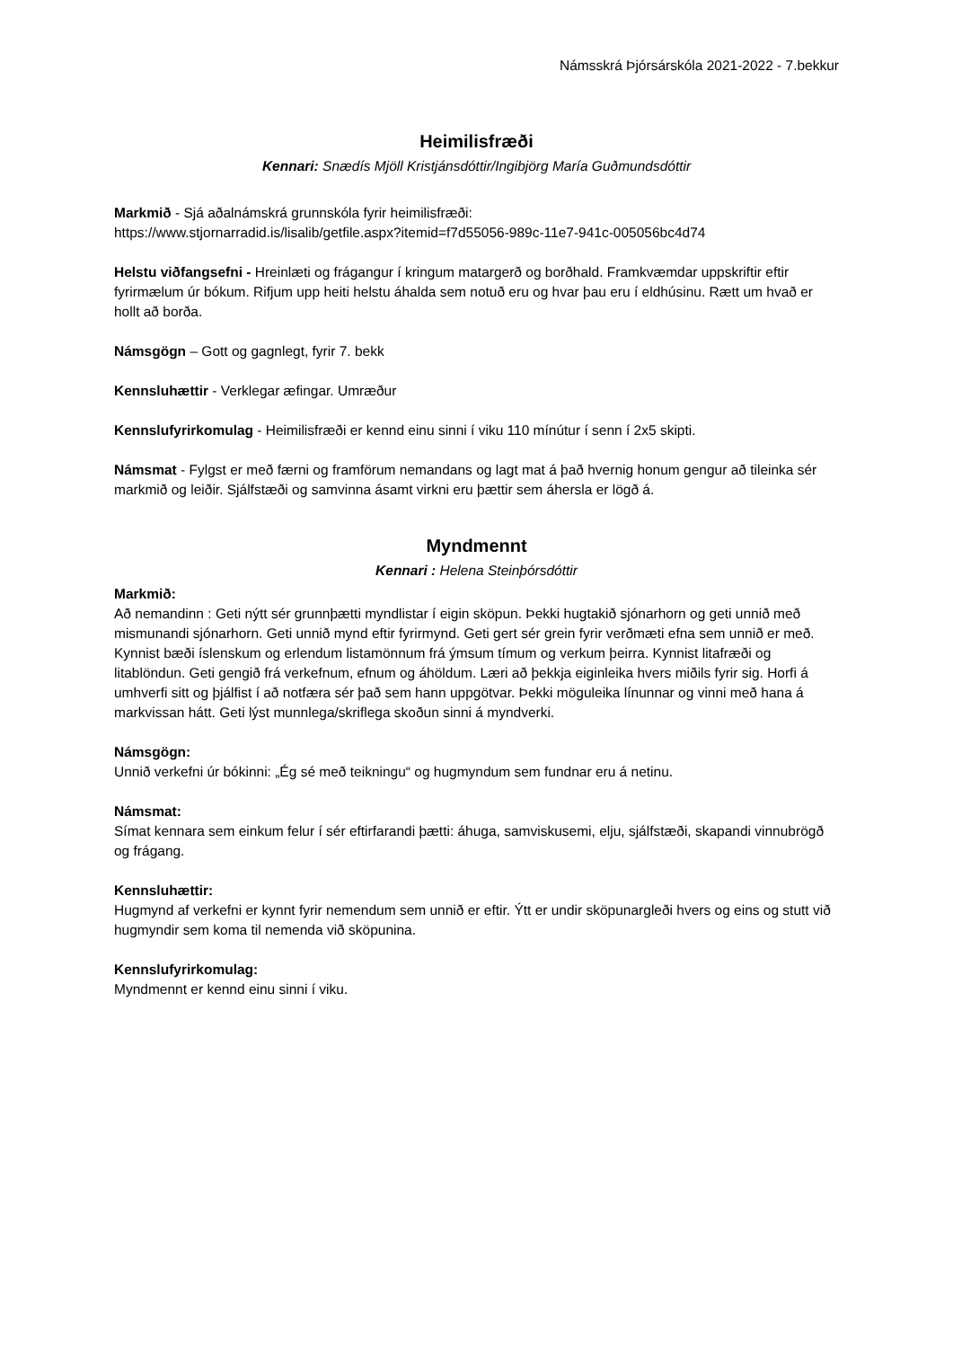Námsskrá Þjórsárskóla 2021-2022 - 7.bekkur
Heimilisfræði
Kennari: Snædís Mjöll Kristjánsdóttir/Ingibjörg María Guðmundsdóttir
Markmið - Sjá aðalnámskrá grunnskóla fyrir heimilisfræði:
https://www.stjornarradid.is/lisalib/getfile.aspx?itemid=f7d55056-989c-11e7-941c-005056bc4d74
Helstu viðfangsefni - Hreinlæti og frágangur í kringum matargerð og borðhald. Framkvæmdar uppskriftir eftir fyrirmælum úr bókum. Rifjum upp heiti helstu áhalda sem notuð eru og hvar þau eru í eldhúsinu. Rætt um hvað er hollt að borða.
Námsgögn – Gott og gagnlegt, fyrir 7. bekk
Kennsluhættir - Verklegar æfingar. Umræður
Kennslufyrirkomulag - Heimilisfræði er kennd einu sinni í viku 110 mínútur í senn í 2x5 skipti.
Námsmat - Fylgst er með færni og framförum nemandans og lagt mat á það hvernig honum gengur að tileinka sér markmið og leiðir. Sjálfstæði og samvinna ásamt virkni eru þættir sem áhersla er lögð á.
Myndmennt
Kennari : Helena Steinþórsdóttir
Markmið:
Að nemandinn : Geti nýtt sér grunnþætti myndlistar í eigin sköpun. Þekki hugtakið sjónarhorn og geti unnið með mismunandi sjónarhorn. Geti unnið mynd eftir fyrirmynd. Geti gert sér grein fyrir verðmæti efna sem unnið er með. Kynnist bæði íslenskum og erlendum listamönnum frá ýmsum tímum og verkum þeirra. Kynnist litafræði og litablöndun. Geti gengið frá verkefnum, efnum og áhöldum. Læri að þekkja eiginleika hvers miðils fyrir sig. Horfi á umhverfi sitt og þjálfist í að notfæra sér það sem hann uppgötvar. Þekki möguleika línunnar og vinni með hana á markvissan hátt. Geti lýst munnlega/skriflega skoðun sinni á myndverki.
Námsgögn:
Unnið verkefni úr bókinni: „Ég sé með teikningu“ og hugmyndum sem fundnar eru á netinu.
Námsmat:
Símat kennara sem einkum felur í sér eftirfarandi þætti: áhuga, samviskusemi, elju, sjálfstæði, skapandi vinnubrögð og frágang.
Kennsluhættir:
Hugmynd af verkefni er kynnt fyrir nemendum sem unnið er eftir. Ýtt er undir sköpunargleði hvers og eins og stutt við hugmyndir sem koma til nemenda við sköpunina.
Kennslufyrirkomulag:
Myndmennt er kennd einu sinni í viku.